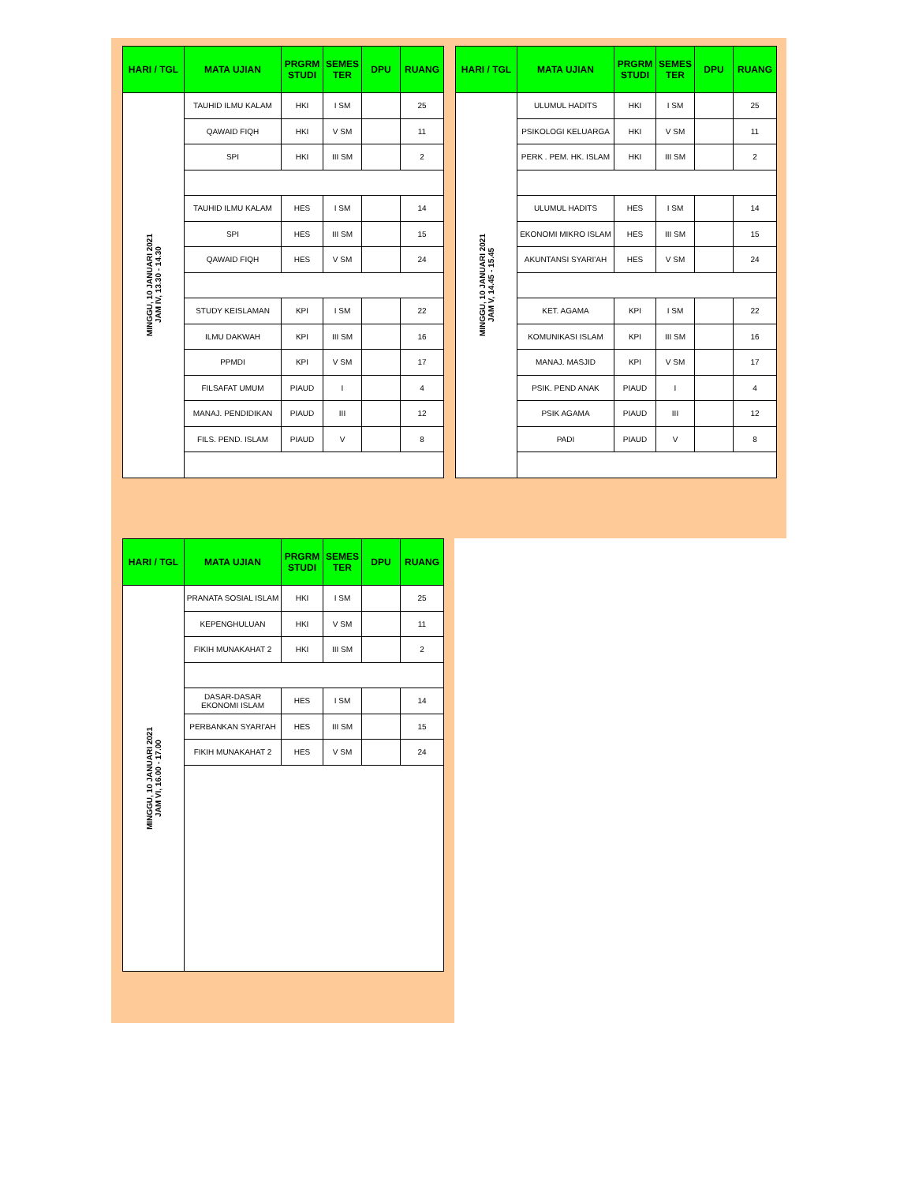| HARI / TGL | MATA UJIAN | PRGRM STUDI | SEMES TER | DPU | RUANG |
| --- | --- | --- | --- | --- | --- |
| MINGGU, 10 JANUARI 2021 JAM IV, 13.30 - 14.30 | TAUHID ILMU KALAM | HKI | I SM | | 25 |
| | QAWAID FIQH | HKI | V SM | | 11 |
| | SPI | HKI | III SM | | 2 |
| | TAUHID ILMU KALAM | HES | I SM | | 14 |
| | SPI | HES | III SM | | 15 |
| | QAWAID FIQH | HES | V SM | | 24 |
| | STUDY KEISLAMAN | KPI | I SM | | 22 |
| | ILMU DAKWAH | KPI | III SM | | 16 |
| | PPMDI | KPI | V SM | | 17 |
| | FILSAFAT UMUM | PIAUD | I | | 4 |
| | MANAJ. PENDIDIKAN | PIAUD | III | | 12 |
| | FILS. PEND. ISLAM | PIAUD | V | | 8 |
| HARI / TGL | MATA UJIAN | PRGRM STUDI | SEMES TER | DPU | RUANG |
| --- | --- | --- | --- | --- | --- |
| MINGGU, 10 JANUARI 2021 JAM V, 14.45 - 15.45 | ULUMUL HADITS | HKI | I SM | | 25 |
| | PSIKOLOGI KELUARGA | HKI | V SM | | 11 |
| | PERK . PEM. HK. ISLAM | HKI | III SM | | 2 |
| | ULUMUL HADITS | HES | I SM | | 14 |
| | EKONOMI MIKRO ISLAM | HES | III SM | | 15 |
| | AKUNTANSI SYARI'AH | HES | V SM | | 24 |
| | KET. AGAMA | KPI | I SM | | 22 |
| | KOMUNIKASI ISLAM | KPI | III SM | | 16 |
| | MANAJ. MASJID | KPI | V SM | | 17 |
| | PSIK. PEND ANAK | PIAUD | I | | 4 |
| | PSIK AGAMA | PIAUD | III | | 12 |
| | PADI | PIAUD | V | | 8 |
| HARI / TGL | MATA UJIAN | PRGRM STUDI | SEMES TER | DPU | RUANG |
| --- | --- | --- | --- | --- | --- |
| MINGGU, 10 JANUARI 2021 JAM VI, 16.00 - 17.00 | PRANATA SOSIAL ISLAM | HKI | I SM | | 25 |
| | KEPENGHULUAN | HKI | V SM | | 11 |
| | FIKIH MUNAKAHAT 2 | HKI | III SM | | 2 |
| | DASAR-DASAR EKONOMI ISLAM | HES | I SM | | 14 |
| | PERBANKAN SYARI'AH | HES | III SM | | 15 |
| | FIKIH MUNAKAHAT 2 | HES | V SM | | 24 |